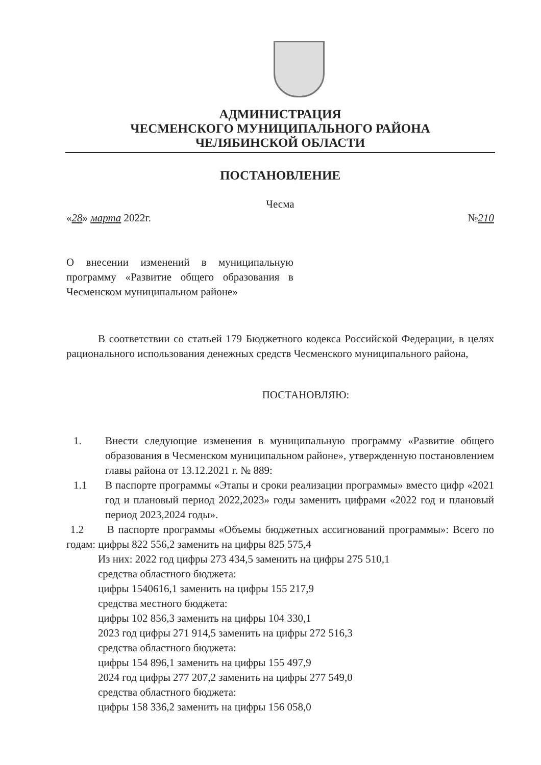АДМИНИСТРАЦИЯ
ЧЕСМЕНСКОГО МУНИЦИПАЛЬНОГО РАЙОНА
ЧЕЛЯБИНСКОЙ ОБЛАСТИ
ПОСТАНОВЛЕНИЕ
Чесма
«28» марта 2022г. №210
О внесении изменений в муниципальную программу «Развитие общего образования в Чесменском муниципальном районе»
В соответствии со статьей 179 Бюджетного кодекса Российской Федерации, в целях рационального использования денежных средств Чесменского муниципального района,
ПОСТАНОВЛЯЮ:
1. Внести следующие изменения в муниципальную программу «Развитие общего образования в Чесменском муниципальном районе», утвержденную постановлением главы района от 13.12.2021 г. № 889:
1.1 В паспорте программы «Этапы и сроки реализации программы» вместо цифр «2021 год и плановый период 2022,2023» годы заменить цифрами «2022 год и плановый период 2023,2024 годы».
1.2 В паспорте программы «Объемы бюджетных ассигнований программы»: Всего по годам: цифры 822 556,2 заменить на цифры 825 575,4
Из них: 2022 год цифры 273 434,5 заменить на цифры 275 510,1
средства областного бюджета:
цифры 1540616,1 заменить на цифры 155 217,9
средства местного бюджета:
цифры 102 856,3 заменить на цифры 104 330,1
2023 год цифры 271 914,5 заменить на цифры 272 516,3
средства областного бюджета:
цифры 154 896,1 заменить на цифры 155 497,9
2024 год цифры 277 207,2 заменить на цифры 277 549,0
средства областного бюджета:
цифры 158 336,2 заменить на цифры 156 058,0